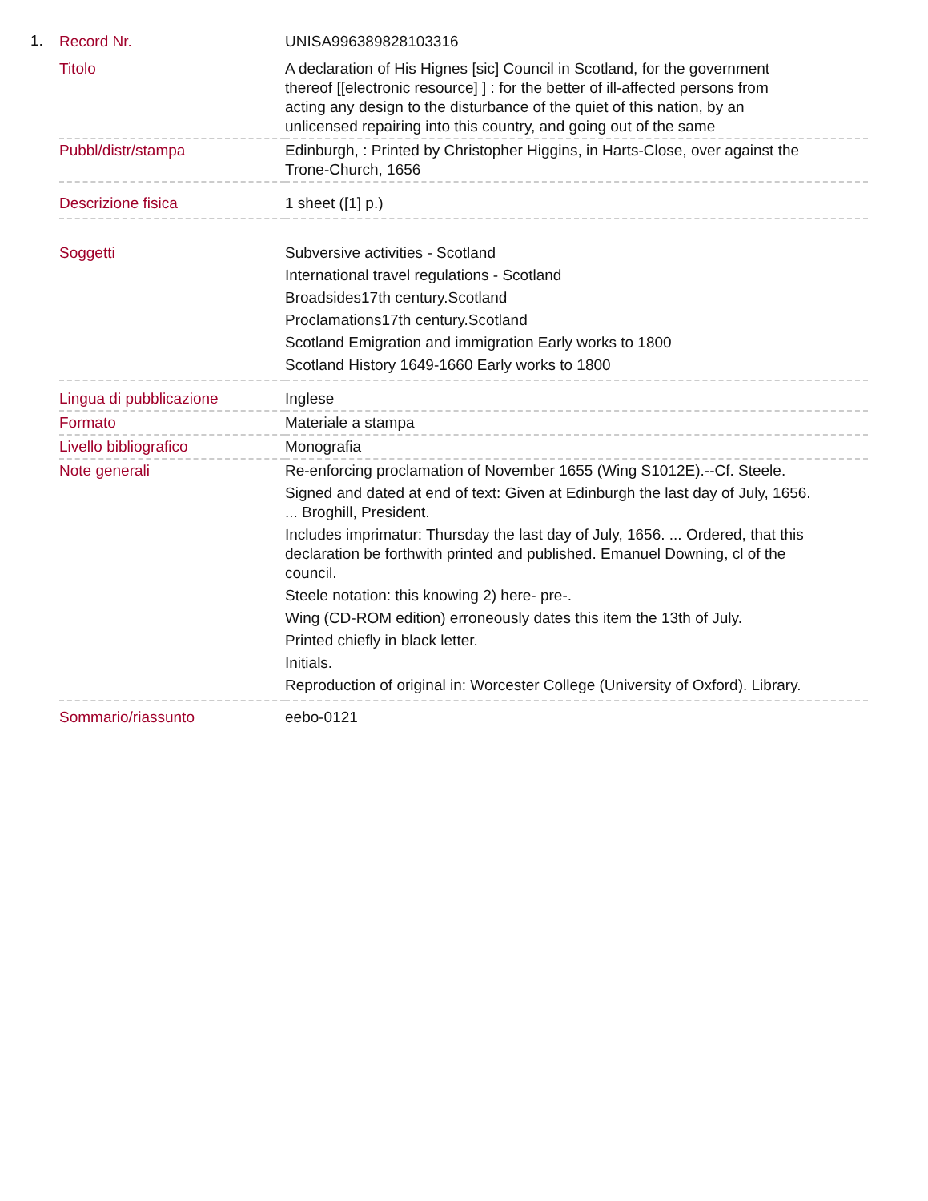1.
| Record Nr. | UNISA996389828103316 |
| Titolo | A declaration of His Hignes [sic] Council in Scotland, for the government thereof [[electronic resource] ] : for the better of ill-affected persons from acting any design to the disturbance of the quiet of this nation, by an unlicensed repairing into this country, and going out of the same |
| Pubbl/distr/stampa | Edinburgh, : Printed by Christopher Higgins, in Harts-Close, over against the Trone-Church, 1656 |
| Descrizione fisica | 1 sheet ([1] p.) |
| Soggetti | Subversive activities - Scotland International travel regulations - Scotland Broadsides17th century.Scotland Proclamations17th century.Scotland Scotland Emigration and immigration Early works to 1800 Scotland History 1649-1660 Early works to 1800 |
| Lingua di pubblicazione | Inglese |
| Formato | Materiale a stampa |
| Livello bibliografico | Monografia |
| Note generali | Re-enforcing proclamation of November 1655 (Wing S1012E).--Cf. Steele. Signed and dated at end of text: Given at Edinburgh the last day of July, 1656. ... Broghill, President. Includes imprimatur: Thursday the last day of July, 1656. ... Ordered, that this declaration be forthwith printed and published. Emanuel Downing, cl of the council. Steele notation: this knowing 2) here- pre-. Wing (CD-ROM edition) erroneously dates this item the 13th of July. Printed chiefly in black letter. Initials. Reproduction of original in: Worcester College (University of Oxford). Library. |
| Sommario/riassunto | eebo-0121 |